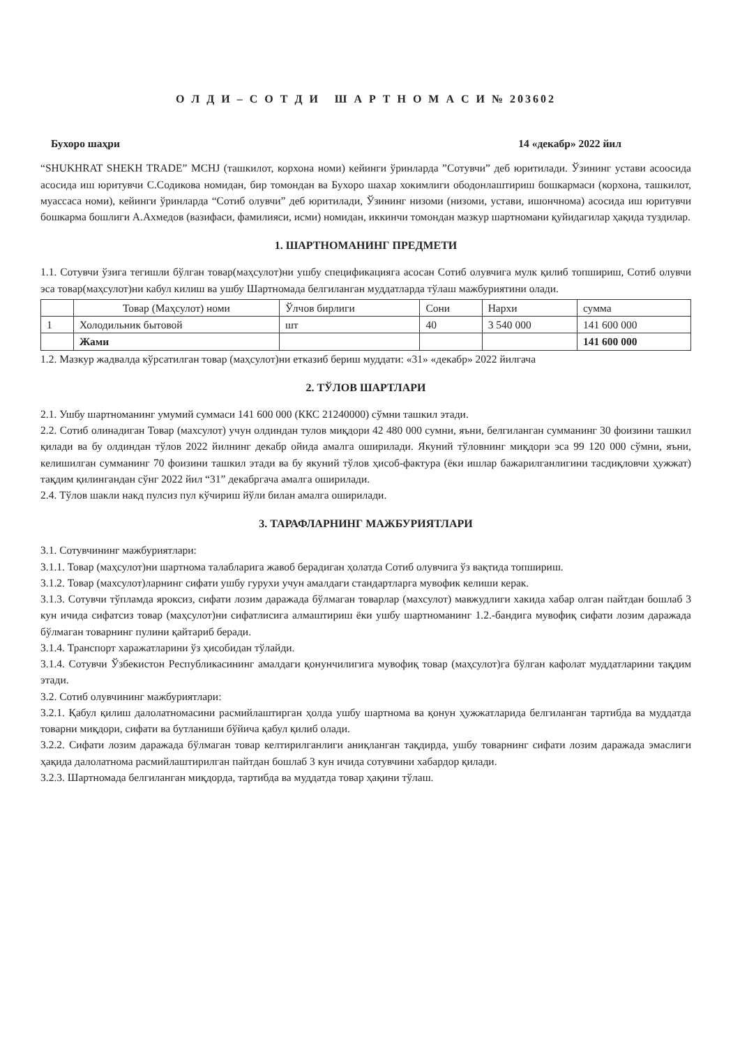О Л Д И – С О Т Д И Ш А Р Т Н О М А С И № 203602
Бухоро шаҳри 14 «декабр» 2022 йил
“SHUKHRAT SHEKH TRADE” MCHJ (ташкилот, корхона номи) кейинги ўринларда ”Сотувчи” деб юритилади. Ўзининг устави асоосида асосида иш юритувчи С.Содикова номидан, бир томондан ва Бухоро шахар хокимлиги ободонлаштириш бошкармаси (корхона, ташкилот, муассаса номи), кейинги ўринларда “Сотиб олувчи” деб юритилади, Ўзининг низоми (низоми, устави, ишончнома) асосида иш юритувчи бошкарма бошлиги А.Ахмедов (вазифаси, фамилияси, исми) номидан, иккинчи томондан мазкур шартномани қуйидагилар ҳақида туздилар.
1. ШАРТНОМАНИНГ ПРЕДМЕТИ
1.1. Сотувчи ўзига тегишли бўлган товар(маҳсулот)ни ушбу спецификацияга асосан Сотиб олувчига мулк қилиб топшириш, Сотиб олувчи эса товар(маҳсулот)ни кабул килиш ва ушбу Шартномада белгиланган муддатларда тўлаш мажбуриятини олади.
| | Товар (Маҳсулот) номи | Ўлчов бирлиги | Сони | Нархи | сумма |
| --- | --- | --- | --- | --- | --- |
| 1 | Холодильник бытовой | шт | 40 | 3 540 000 | 141 600 000 |
| | Жами | | | | 141 600 000 |
1.2. Мазкур жадвалда кўрсатилган товар (маҳсулот)ни етказиб бериш муддати: «31» «декабр» 2022 йилгача
2. ТЎЛОВ ШАРТЛАРИ
2.1. Ушбу шартноманинг умумий суммаси 141 600 000 (ККС 21240000) сўмни ташкил этади.
2.2. Сотиб олинадиган Товар (махсулот) учун олдиндан тулов миқдори 42 480 000 сумни, яъни, белгиланган сумманинг 30 фоизини ташкил қилади ва бу олдиндан тўлов 2022 йилнинг декабр ойида амалга оширилади. Якуний тўловнинг миқдори эса 99 120 000 сўмни, яъни, келишилган сумманинг 70 фоизини ташкил этади ва бу якуний тўлов ҳисоб-фактура (ёки ишлар бажарилганлигини тасдиқловчи ҳужжат) тақдим қилингандан сўнг 2022 йил “31” декабргача амалга оширилади.
2.4. Тўлов шакли накд пулсиз пул кўчириш йўли билан амалга оширилади.
3. ТАРАФЛАРНИНГ МАЖБУРИЯТЛАРИ
3.1. Сотувчининг мажбуриятлари:
3.1.1. Товар (маҳсулот)ни шартнома талабларига жавоб берадиган ҳолатда Сотиб олувчига ўз вақтида топшириш.
3.1.2. Товар (махсулот)ларнинг сифати ушбу гурухи учун амалдаги стандартларга мувофик келиши керак.
3.1.3. Сотувчи тўпламда яроксиз, сифати лозим даражада бўлмаган товарлар (махсулот) мавжудлиги хакида хабар олган пайтдан бошлаб 3 кун ичида сифатсиз товар (маҳсулот)ни сифатлисига алмаштириш ёки ушбу шартноманинг 1.2.-бандига мувофиқ сифати лозим даражада бўлмаган товарнинг пулини қайтариб беради.
3.1.4. Транспорт харажатларини ўз ҳисобидан тўлайди.
3.1.4. Сотувчи Ўзбекистон Республикасининг амалдаги қонунчилигига мувофиқ товар (маҳсулот)га бўлган кафолат муддатларини тақдим этади.
3.2. Сотиб олувчининг мажбуриятлари:
3.2.1. Қабул қилиш далолатномасини расмийлаштирган ҳолда ушбу шартнома ва қонун ҳужжатларида белгиланган тартибда ва муддатда товарни миқдори, сифати ва бутланиши бўйича қабул қилиб олади.
3.2.2. Сифати лозим даражада бўлмаган товар келтирилганлиги аниқланган тақдирда, ушбу товарнинг сифати лозим даражада эмаслиги ҳақида далолатнома расмийлаштирилган пайтдан бошлаб 3 кун ичида сотувчини хабардор қилади.
3.2.3. Шартномада белгиланган миқдорда, тартибда ва муддатда товар ҳақини тўлаш.